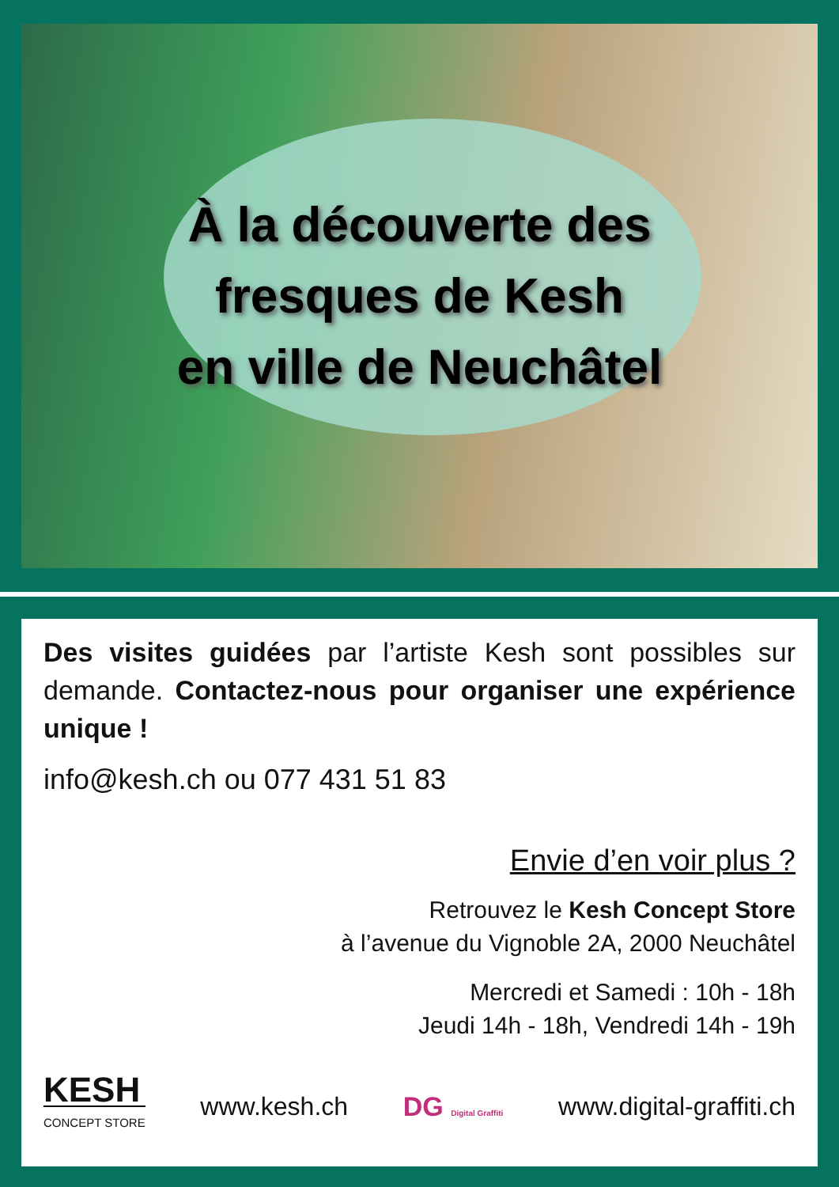À la découverte des
fresques de Kesh
en ville de Neuchâtel
Des visites guidées par l’artiste Kesh sont possibles sur demande. Contactez-nous pour organiser une expérience unique !
info@kesh.ch ou 077 431 51 83
Envie d’en voir plus ?
Retrouvez le Kesh Concept Store
à l’avenue du Vignoble 2A, 2000 Neuchâtel
Mercredi et Samedi : 10h - 18h
Jeudi 14h - 18h, Vendredi 14h - 19h
KESH
CONCEPT STORE
www.kesh.ch DG Digital Graffiti www.digital-graffiti.ch